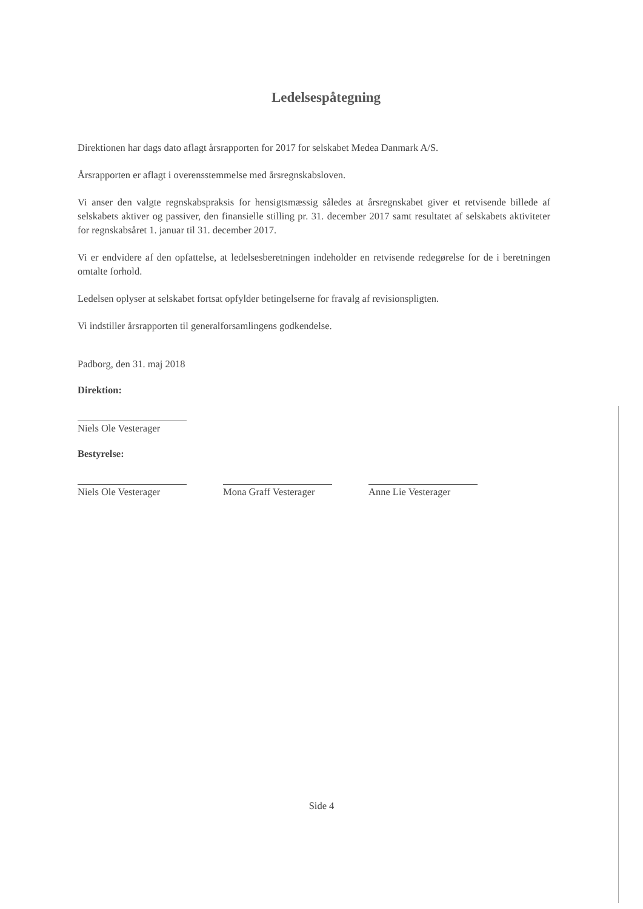Ledelsespåtegning
Direktionen har dags dato aflagt årsrapporten for 2017 for selskabet Medea Danmark A/S.
Årsrapporten er aflagt i overensstemmelse med årsregnskabsloven.
Vi anser den valgte regnskabspraksis for hensigtsmæssig således at årsregnskabet giver et retvisende billede af selskabets aktiver og passiver, den finansielle stilling pr. 31. december 2017 samt resultatet af selskabets aktiviteter for regnskabsåret 1. januar til 31. december 2017.
Vi er endvidere af den opfattelse, at ledelsesberetningen indeholder en retvisende redegørelse for de i beretningen omtalte forhold.
Ledelsen oplyser at selskabet fortsat opfylder betingelserne for fravalg af revisionspligten.
Vi indstiller årsrapporten til generalforsamlingens godkendelse.
Padborg, den 31. maj 2018
Direktion:
Niels Ole Vesterager
Bestyrelse:
Niels Ole Vesterager
Mona Graff Vesterager
Anne Lie Vesterager
Side 4